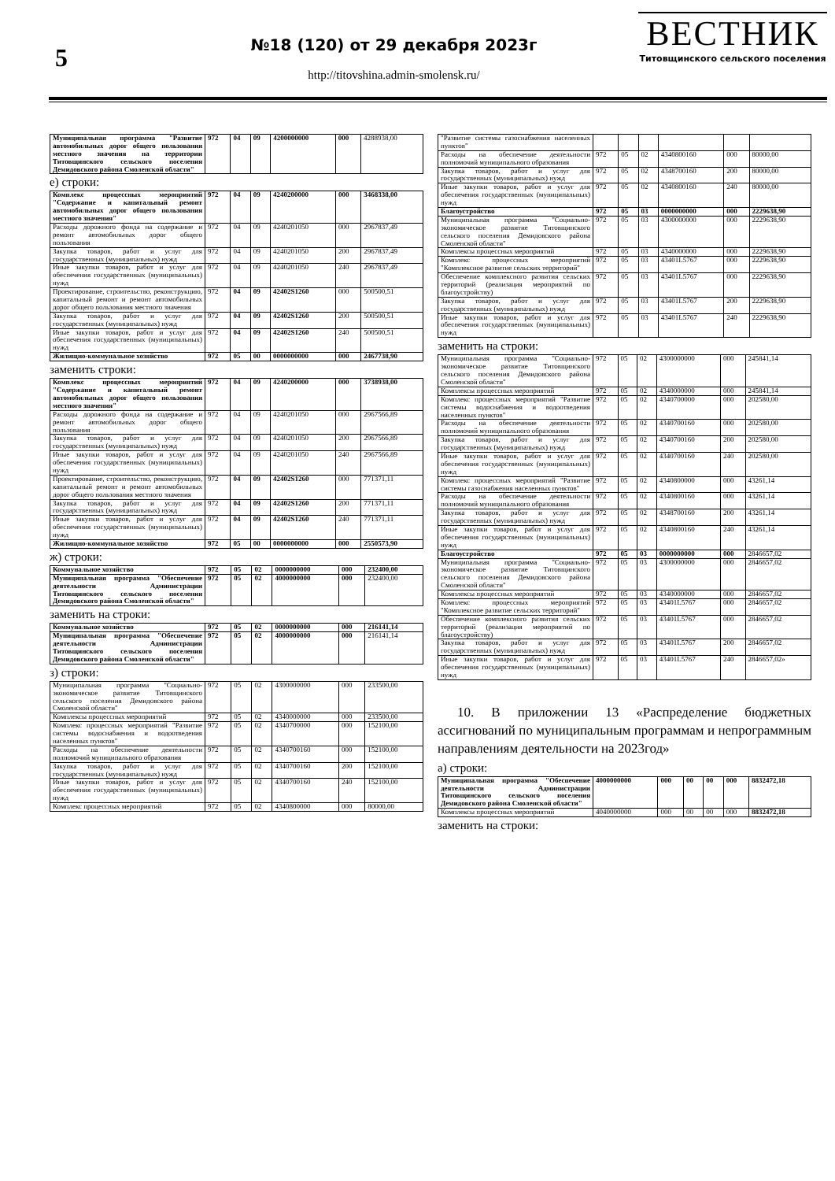5
№18 (120) от 29 декабря 2023г
http://titovshina.admin-smolensk.ru/
ВЕСТНИК
Титовщинского сельского поселения
| Муниципальная программа "Развитие автомобильных дорог общего пользования местного значения на территории Титовщинского сельского поселения Демидовского района Смоленской области" | 972 | 04 | 09 | 4200000000 | 000 | 4288938,00 |
е) строки:
| Комплекс процессных мероприятий "Содержание и капитальный ремонт автомобильных дорог общего пользования местного значения" | 972 | 04 | 09 | 4240200000 | 000 | 3468338,00 |
| Расходы дорожного фонда на содержание и ремонт автомобильных дорог общего пользования | 972 | 04 | 09 | 4240201050 | 000 | 2967837,49 |
| Закупка товаров, работ и услуг для государственных (муниципальных) нужд | 972 | 04 | 09 | 4240201050 | 200 | 2967837,49 |
| Иные закупки товаров, работ и услуг для обеспечения государственных (муниципальных) нужд | 972 | 04 | 09 | 4240201050 | 240 | 2967837,49 |
| Проектирование, строительство, реконструкцию, капитальный ремонт и ремонт автомобильных дорог общего пользования местного значения | 972 | 04 | 09 | 42402S1260 | 000 | 500500,51 |
| Закупка товаров, работ и услуг для государственных (муниципальных) нужд | 972 | 04 | 09 | 42402S1260 | 200 | 500500,51 |
| Иные закупки товаров, работ и услуг для обеспечения государственных (муниципальных) нужд | 972 | 04 | 09 | 42402S1260 | 240 | 500500,51 |
| Жилищно-коммунальное хозяйство | 972 | 05 | 00 | 0000000000 | 000 | 2467738,90 |
заменить строки:
| Комплекс процессных мероприятий "Содержание и капитальный ремонт автомобильных дорог общего пользования местного значения" | 972 | 04 | 09 | 4240200000 | 000 | 3738938,00 |
| Расходы дорожного фонда на содержание и ремонт автомобильных дорог общего пользования | 972 | 04 | 09 | 4240201050 | 000 | 2967566,89 |
| Закупка товаров, работ и услуг для государственных (муниципальных) нужд | 972 | 04 | 09 | 4240201050 | 200 | 2967566,89 |
| Иные закупки товаров, работ и услуг для обеспечения государственных (муниципальных) нужд | 972 | 04 | 09 | 4240201050 | 240 | 2967566,89 |
| Проектирование, строительство, реконструкцию, капитальный ремонт и ремонт автомобильных дорог общего пользования местного значения | 972 | 04 | 09 | 42402S1260 | 000 | 771371,11 |
| Закупка товаров, работ и услуг для государственных (муниципальных) нужд | 972 | 04 | 09 | 42402S1260 | 200 | 771371,11 |
| Иные закупки товаров, работ и услуг для обеспечения государственных (муниципальных) нужд | 972 | 04 | 09 | 42402S1260 | 240 | 771371,11 |
| Жилищно-коммунальное хозяйство | 972 | 05 | 00 | 0000000000 | 000 | 2550573,90 |
ж) строки:
| Коммунальное хозяйство | 972 | 05 | 02 | 0000000000 | 000 | 232400,00 |
| Муниципальная программа "Обеспечение деятельности Администрации Титовщинского сельского поселения Демидовского района Смоленской области" | 972 | 05 | 02 | 4000000000 | 000 | 232400,00 |
заменить на строки:
| Коммунальное хозяйство | 972 | 05 | 02 | 0000000000 | 000 | 216141,14 |
| Муниципальная программа "Обеспечение деятельности Администрации Титовщинского сельского поселения Демидовского района Смоленской области" | 972 | 05 | 02 | 4000000000 | 000 | 216141,14 |
з) строки:
| Муниципальная программа "Социально- экономическое развитие Титовщинского сельского поселения Демидовского района Смоленской области" | 972 | 05 | 02 | 4300000000 | 000 | 233500,00 |
| Комплексы процессных мероприятий | 972 | 05 | 02 | 4340000000 | 000 | 233500,00 |
| Комплекс процессных мероприятий "Развитие системы водоснабжения и водоотведения населенных пунктов" | 972 | 05 | 02 | 4340700000 | 000 | 152100,00 |
| Расходы на обеспечение деятельности полномочий муниципального образования | 972 | 05 | 02 | 4340700160 | 000 | 152100,00 |
| Закупка товаров, работ и услуг для государственных (муниципальных) нужд | 972 | 05 | 02 | 4340700160 | 200 | 152100,00 |
| Иные закупки товаров, работ и услуг для обеспечения государственных (муниципальных) нужд | 972 | 05 | 02 | 4340700160 | 240 | 152100,00 |
| Комплекс процессных мероприятий | 972 | 05 | 02 | 4340800000 | 000 | 80000,00 |
| "Развитие системы газоснабжения населенных пунктов" | | | | | | |
| Расходы на обеспечение деятельности полномочий муниципального образования | 972 | 05 | 02 | 4340800160 | 000 | 80000,00 |
| Закупка товаров, работ и услуг для государственных (муниципальных) нужд | 972 | 05 | 02 | 4348700160 | 200 | 80000,00 |
| Иные закупки товаров, работ и услуг для обеспечения государственных (муниципальных) нужд | 972 | 05 | 02 | 4340800160 | 240 | 80000,00 |
| Благоустройство | 972 | 05 | 03 | 0000000000 | 000 | 2229638,90 |
| Муниципальная программа "Социально- экономическое развитие Титовщинского сельского поселения Демидовского района Смоленской области" | 972 | 05 | 03 | 4300000000 | 000 | 2229638,90 |
| Комплексы процессных мероприятий | 972 | 05 | 03 | 4340000000 | 000 | 2229638,90 |
| Комплекс процессных мероприятий "Комплексное развитие сельских территорий" | 972 | 05 | 03 | 43401L5767 | 000 | 2229638,90 |
| Обеспечение комплексного развития сельских территорий (реализация мероприятий по благоустройству) | 972 | 05 | 03 | 43401L5767 | 000 | 2229638,90 |
| Закупка товаров, работ и услуг для государственных (муниципальных) нужд | 972 | 05 | 03 | 43401L5767 | 200 | 2229638,90 |
| Иные закупки товаров, работ и услуг для обеспечения государственных (муниципальных) нужд | 972 | 05 | 03 | 43401L5767 | 240 | 2229638,90 |
заменить на строки:
| Муниципальная программа "Социально- экономическое развитие Титовщинского сельского поселения Демидовского района Смоленской области" | 972 | 05 | 02 | 4300000000 | 000 | 245841,14 |
| Комплексы процессных мероприятий | 972 | 05 | 02 | 4340000000 | 000 | 245841,14 |
| Комплекс процессных мероприятий "Развитие системы водоснабжения и водоотведения населенных пунктов" | 972 | 05 | 02 | 4340700000 | 000 | 202580,00 |
| Расходы на обеспечение деятельности полномочий муниципального образования | 972 | 05 | 02 | 4340700160 | 000 | 202580,00 |
| Закупка товаров, работ и услуг для государственных (муниципальных) нужд | 972 | 05 | 02 | 4340700160 | 200 | 202580,00 |
| Иные закупки товаров, работ и услуг для обеспечения государственных (муниципальных) нужд | 972 | 05 | 02 | 4340700160 | 240 | 202580,00 |
| Комплекс процессных мероприятий "Развитие системы газоснабжения населенных пунктов" | 972 | 05 | 02 | 4340800000 | 000 | 43261,14 |
| Расходы на обеспечение деятельности полномочий муниципального образования | 972 | 05 | 02 | 4340800160 | 000 | 43261,14 |
| Закупка товаров, работ и услуг для государственных (муниципальных) нужд | 972 | 05 | 02 | 4348700160 | 200 | 43261,14 |
| Иные закупки товаров, работ и услуг для обеспечения государственных (муниципальных) нужд | 972 | 05 | 02 | 4340800160 | 240 | 43261,14 |
| Благоустройство | 972 | 05 | 03 | 0000000000 | 000 | 2846657,02 |
| Муниципальная программа "Социально- экономическое развитие Титовщинского сельского поселения Демидовского района Смоленской области" | 972 | 05 | 03 | 4300000000 | 000 | 2846657,02 |
| Комплексы процессных мероприятий | 972 | 05 | 03 | 4340000000 | 000 | 2846657,02 |
| Комплекс процессных мероприятий "Комплексное развитие сельских территорий" | 972 | 05 | 03 | 43401L5767 | 000 | 2846657,02 |
| Обеспечение комплексного развития сельских территорий (реализация мероприятий по благоустройству) | 972 | 05 | 03 | 43401L5767 | 000 | 2846657,02 |
| Закупка товаров, работ и услуг для государственных (муниципальных) нужд | 972 | 05 | 03 | 43401L5767 | 200 | 2846657,02 |
| Иные закупки товаров, работ и услуг для обеспечения государственных (муниципальных) нужд | 972 | 05 | 03 | 43401L5767 | 240 | 2846657,02» |
10. В приложении 13 «Распределение бюджетных ассигнований по муниципальным программам и непрограммным направлениям деятельности на 2023год»
а) строки:
| Муниципальная программа "Обеспечение деятельности Администрации Титовщинского сельского поселения Демидовского района Смоленской области" | 4000000000 | 000 | 00 | 00 | 000 | 8832472,18 |
| Комплексы процессных мероприятий | 4040000000 | 000 | 00 | 00 | 000 | 8832472,18 |
заменить на строки: